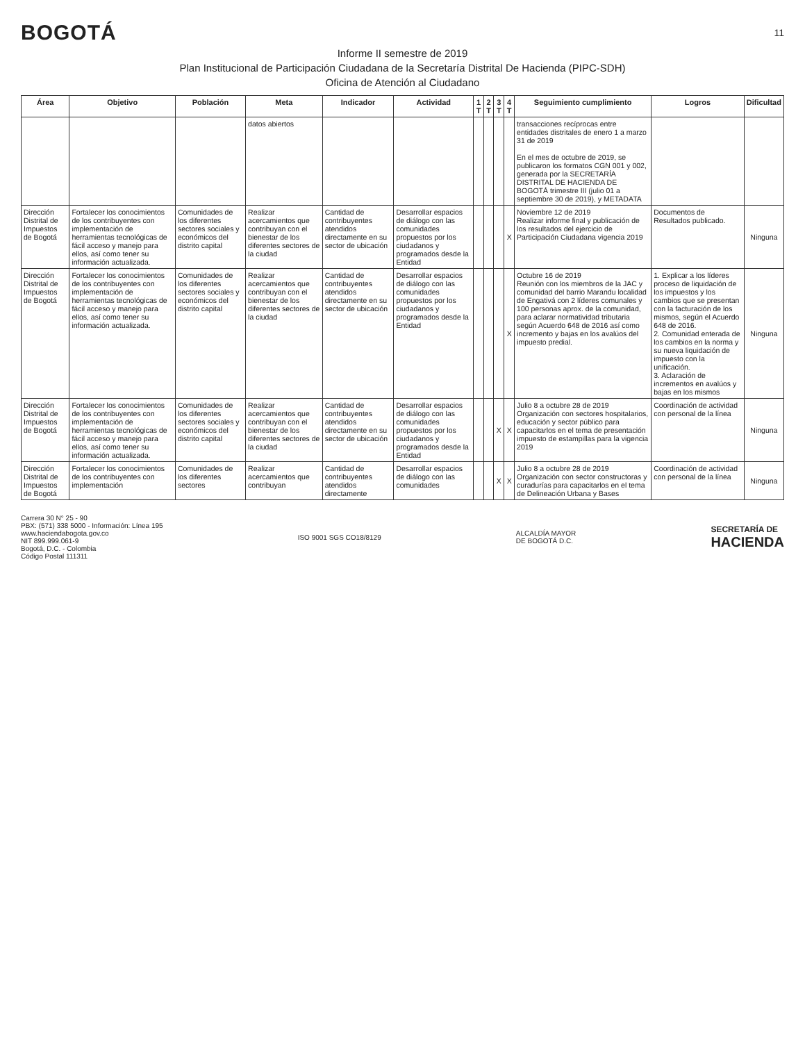BOGOTÁ
11
Informe II semestre de 2019
Plan Institucional de Participación Ciudadana de la Secretaría Distrital De Hacienda (PIPC-SDH)
Oficina de Atención al Ciudadano
| Área | Objetivo | Población | Meta | Indicador | Actividad | 1 T | 2 T | 3 T | 4 T | Seguimiento cumplimiento | Logros | Dificultad |
| --- | --- | --- | --- | --- | --- | --- | --- | --- | --- | --- | --- | --- |
| | | | datos abiertos | | | | | | | transacciones recíprocas entre entidades distritales de enero 1 a marzo 31 de 2019 En el mes de octubre de 2019, se publicaron los formatos CGN 001 y 002, generada por la SECRETARÍA DISTRITAL DE HACIENDA DE BOGOTÁ trimestre III (julio 01 a septiembre 30 de 2019), y METADATA | | |
| Dirección Distrital de Impuestos de Bogotá | Fortalecer los conocimientos de los contribuyentes con implementación de herramientas tecnológicas de fácil acceso y manejo para ellos, así como tener su información actualizada. | Comunidades de los diferentes sectores sociales y económicos del distrito capital | Realizar acercamientos que contribuyan con el bienestar de los diferentes sectores de la ciudad | Cantidad de contribuyentes atendidos directamente en su sector de ubicación | Desarrollar espacios de diálogo con las comunidades propuestos por los ciudadanos y programados desde la Entidad | | | | X | Noviembre 12 de 2019 Realizar informe final y publicación de los resultados del ejercicio de Participación Ciudadana vigencia 2019 | Documentos de Resultados publicado. | Ninguna |
| Dirección Distrital de Impuestos de Bogotá | Fortalecer los conocimientos de los contribuyentes con implementación de herramientas tecnológicas de fácil acceso y manejo para ellos, así como tener su información actualizada. | Comunidades de los diferentes sectores sociales y económicos del distrito capital | Realizar acercamientos que contribuyan con el bienestar de los diferentes sectores de la ciudad | Cantidad de contribuyentes atendidos directamente en su sector de ubicación | Desarrollar espacios de diálogo con las comunidades propuestos por los ciudadanos y programados desde la Entidad | | | | X | Octubre 16 de 2019 Reunión con los miembros de la JAC y comunidad del barrio Marandu localidad de Engativá con 2 líderes comunales y 100 personas aprox. de la comunidad, para aclarar normatividad tributaria según Acuerdo 648 de 2016 así como incremento y bajas en los avalúos del impuesto predial. | 1. Explicar a los líderes proceso de liquidación de los impuestos y los cambios que se presentan con la facturación de los mismos, según el Acuerdo 648 de 2016. 2. Comunidad enterada de los cambios en la norma y su nueva liquidación de impuesto con la unificación. 3. Aclaración de incrementos en avalúos y bajas en los mismos | Ninguna |
| Dirección Distrital de Impuestos de Bogotá | Fortalecer los conocimientos de los contribuyentes con implementación de herramientas tecnológicas de fácil acceso y manejo para ellos, así como tener su información actualizada. | Comunidades de los diferentes sectores sociales y económicos del distrito capital | Realizar acercamientos que contribuyan con el bienestar de los diferentes sectores de la ciudad | Cantidad de contribuyentes atendidos directamente en su sector de ubicación | Desarrollar espacios de diálogo con las comunidades propuestos por los ciudadanos y programados desde la Entidad | | | X | X | Julio 8 a octubre 28 de 2019 Organización con sectores hospitalarios, educación y sector público para capacitarlos en el tema de presentación impuesto de estampillas para la vigencia 2019 | Coordinación de actividad con personal de la línea | Ninguna |
| Dirección Distrital de Impuestos de Bogotá | Fortalecer los conocimientos de los contribuyentes con implementación | Comunidades de los diferentes sectores | Realizar acercamientos que contribuyan | Cantidad de contribuyentes atendidos directamente | Desarrollar espacios de diálogo con las comunidades | | | X | X | Julio 8 a octubre 28 de 2019 Organización con sector constructoras y curadurías para capacitarlos en el tema de Delineación Urbana y Bases | Coordinación de actividad con personal de la línea | Ninguna |
Carrera 30 N° 25 - 90
PBX: (571) 338 5000 - Información: Línea 195
www.haciendabogota.gov.co
NIT 899.999.061-9
Bogotá, D.C. - Colombia
Código Postal 111311
ISO 9001 SGS CO18/8129
ALCALDÍA MAYOR
DE BOGOTÁ D.C.
SECRETARÍA DE
HACIENDA